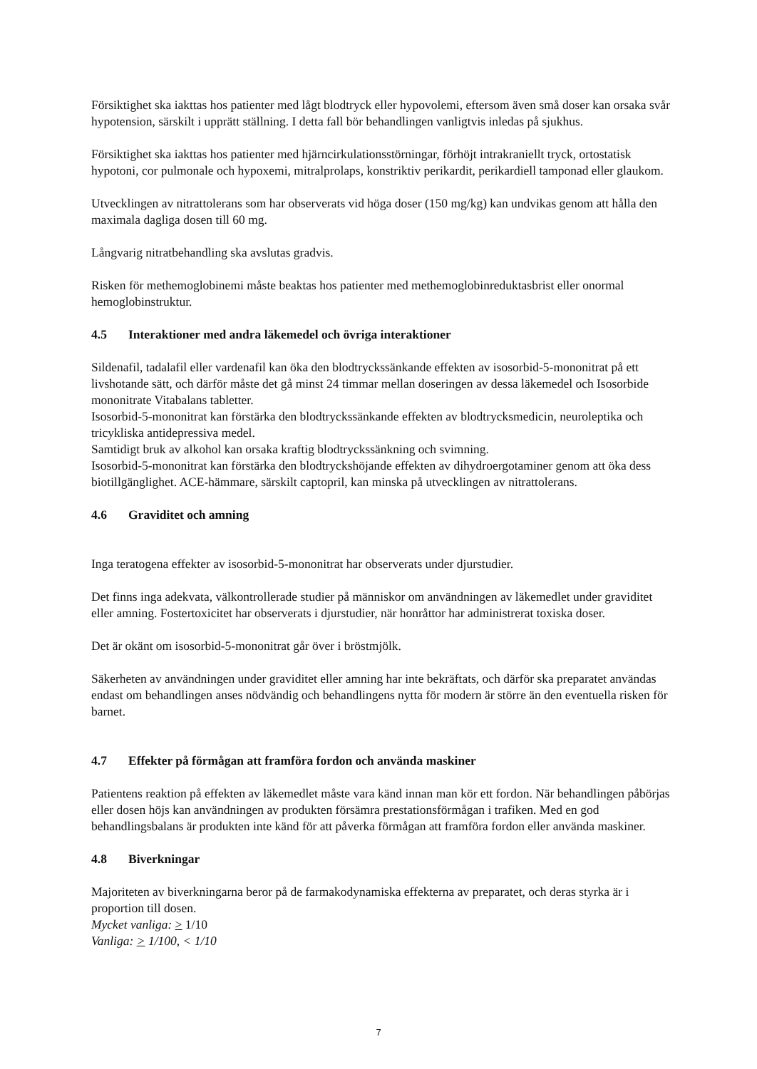Försiktighet ska iakttas hos patienter med lågt blodtryck eller hypovolemi, eftersom även små doser kan orsaka svår hypotension, särskilt i upprätt ställning. I detta fall bör behandlingen vanligtvis inledas på sjukhus.
Försiktighet ska iakttas hos patienter med hjärncirkulationsstörningar, förhöjt intrakraniellt tryck, ortostatisk hypotoni, cor pulmonale och hypoxemi, mitralprolaps, konstriktiv perikardit, perikardiell tamponad eller glaukom.
Utvecklingen av nitrattolerans som har observerats vid höga doser (150 mg/kg) kan undvikas genom att hålla den maximala dagliga dosen till 60 mg.
Långvarig nitratbehandling ska avslutas gradvis.
Risken för methemoglobinemi måste beaktas hos patienter med methemoglobinreduktasbrist eller onormal hemoglobinstruktur.
4.5 Interaktioner med andra läkemedel och övriga interaktioner
Sildenafil, tadalafil eller vardenafil kan öka den blodtryckssänkande effekten av isosorbid-5-mononitrat på ett livshotande sätt, och därför måste det gå minst 24 timmar mellan doseringen av dessa läkemedel och Isosorbide mononitrate Vitabalans tabletter.
Isosorbid-5-mononitrat kan förstärka den blodtryckssänkande effekten av blodtrycksmedicin, neuroleptika och tricykliska antidepressiva medel.
Samtidigt bruk av alkohol kan orsaka kraftig blodtryckssänkning och svimning.
Isosorbid-5-mononitrat kan förstärka den blodtryckshöjande effekten av dihydroergotaminer genom att öka dess biotillgänglighet. ACE-hämmare, särskilt captopril, kan minska på utvecklingen av nitrattolerans.
4.6 Graviditet och amning
Inga teratogena effekter av isosorbid-5-mononitrat har observerats under djurstudier.
Det finns inga adekvata, välkontrollerade studier på människor om användningen av läkemedlet under graviditet eller amning. Fostertoxicitet har observerats i djurstudier, när honråttor har administrerat toxiska doser.
Det är okänt om isosorbid-5-mononitrat går över i bröstmjölk.
Säkerheten av användningen under graviditet eller amning har inte bekräftats, och därför ska preparatet användas endast om behandlingen anses nödvändig och behandlingens nytta för modern är större än den eventuella risken för barnet.
4.7 Effekter på förmågan att framföra fordon och använda maskiner
Patientens reaktion på effekten av läkemedlet måste vara känd innan man kör ett fordon. När behandlingen påbörjas eller dosen höjs kan användningen av produkten försämra prestationsförmågan i trafiken. Med en god behandlingsbalans är produkten inte känd för att påverka förmågan att framföra fordon eller använda maskiner.
4.8 Biverkningar
Majoriteten av biverkningarna beror på de farmakodynamiska effekterna av preparatet, och deras styrka är i proportion till dosen.
Mycket vanliga: > 1/10
Vanliga: > 1/100, < 1/10
7